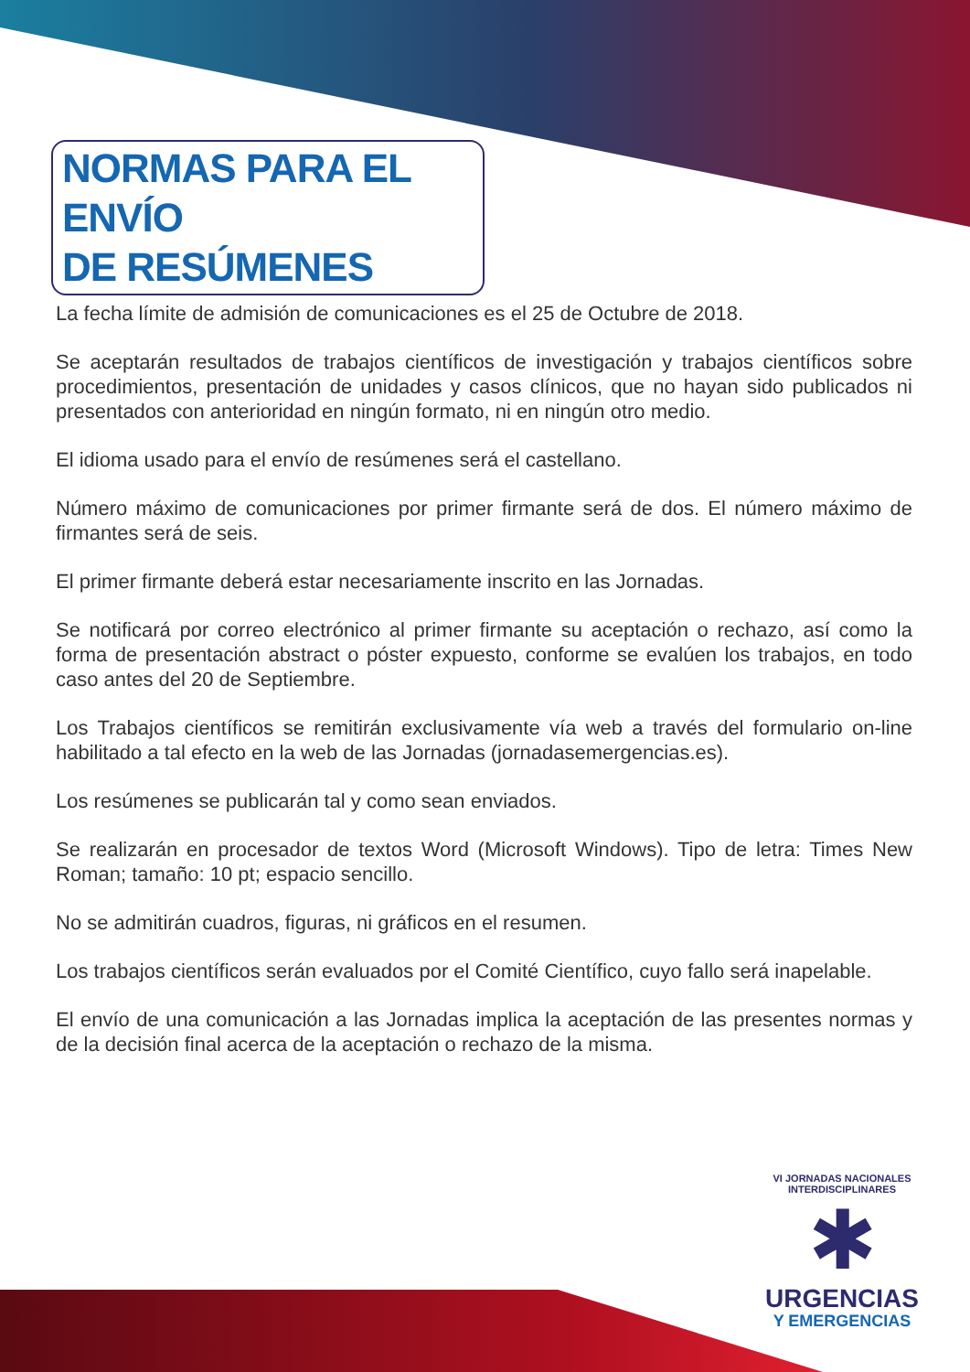NORMAS PARA EL ENVÍO
DE RESÚMENES
La fecha límite de admisión de comunicaciones es el 25 de Octubre de 2018.
Se aceptarán resultados de trabajos científicos de investigación y trabajos científicos sobre procedimientos, presentación de unidades y casos clínicos, que no hayan sido publicados ni presentados con anterioridad en ningún formato, ni en ningún otro medio.
El idioma usado para el envío de resúmenes será el castellano.
Número máximo de comunicaciones por primer firmante será de dos. El número máximo de firmantes será de seis.
El primer firmante deberá estar necesariamente inscrito en las Jornadas.
Se notificará por correo electrónico al primer firmante su aceptación o rechazo, así como la forma de presentación abstract o póster expuesto, conforme se evalúen los trabajos, en todo caso antes del 20 de Septiembre.
Los Trabajos científicos se remitirán exclusivamente vía web a través del formulario on-line habilitado a tal efecto en la web de las Jornadas (jornadasemergencias.es).
Los resúmenes se publicarán tal y como sean enviados.
Se realizarán en procesador de textos Word (Microsoft Windows). Tipo de letra: Times New Roman; tamaño: 10 pt; espacio sencillo.
No se admitirán cuadros, figuras, ni gráficos en el resumen.
Los trabajos científicos serán evaluados por el Comité Científico, cuyo fallo será inapelable.
El envío de una comunicación a las Jornadas implica la aceptación de las presentes normas y de la decisión final acerca de la aceptación o rechazo de la misma.
VI JORNADAS NACIONALES INTERDISCIPLINARES
✱
URGENCIAS
Y EMERGENCIAS